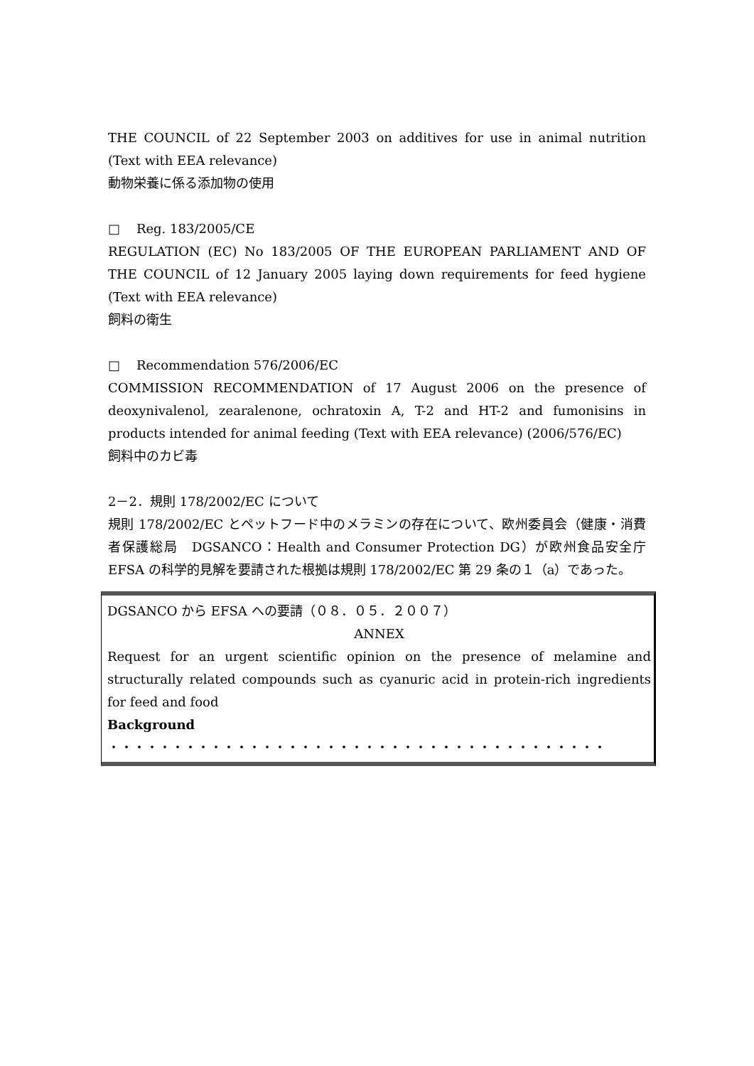THE COUNCIL of 22 September 2003 on additives for use in animal nutrition (Text with EEA relevance)
動物栄養に係る添加物の使用
□ Reg. 183/2005/CE
REGULATION (EC) No 183/2005 OF THE EUROPEAN PARLIAMENT AND OF THE COUNCIL of 12 January 2005 laying down requirements for feed hygiene (Text with EEA relevance)
飼料の衛生
□ Recommendation 576/2006/EC
COMMISSION RECOMMENDATION of 17 August 2006 on the presence of deoxynivalenol, zearalenone, ochratoxin A, T-2 and HT-2 and fumonisins in products intended for animal feeding (Text with EEA relevance) (2006/576/EC)
飼料中のカビ毒
2－2．規則 178/2002/EC について
規則 178/2002/EC とペットフード中のメラミンの存在について、欧州委員会（健康・消費者保護総局　DGSANCO：Health and Consumer Protection DG）が欧州食品安全庁 EFSA の科学的見解を要請された根拠は規則 178/2002/EC 第 29 条の１（a）であった。
DGSANCO から EFSA への要請（０８．０５．２００７）
ANNEX
Request for an urgent scientific opinion on the presence of melamine and structurally related compounds such as cyanuric acid in protein-rich ingredients for feed and food
Background
・・・・・・・・・・・・・・・・・・・・・・・・・・・・・・・・・・・・・・・